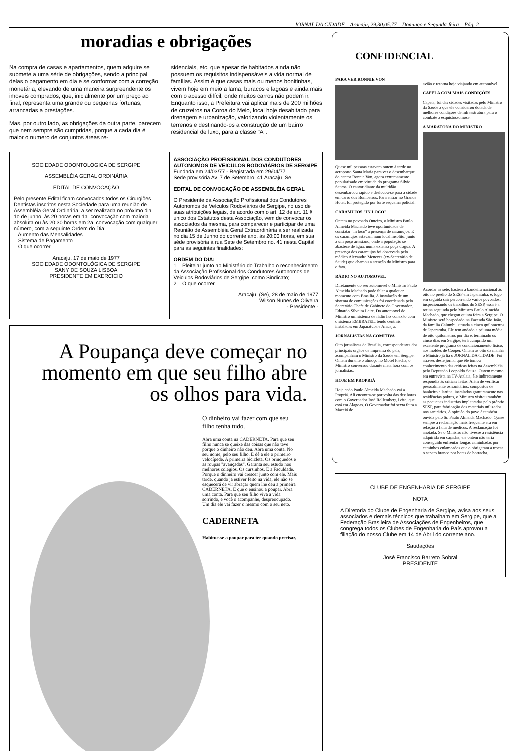JORNAL DA CIDADE – Aracaju, 29.30.05.77 – Domingo e Segunda-feira – Pág. 2
moradias e obrigações
Na compra de casas e apartamentos, quem adquire se submete a uma série de obrigações, sendo a principal delas o pagamento em dia e se conformar com a correção monetária, elevando de uma maneira surpreendente os imoveis comprados, que, inicialmente por um preço ao final, representa uma grande ou pequenas fortunas, arrancadas a prestações.
Mas, por outro lado, as obrigações da outra parte, parecem que nem sempre são cumpridas, porque a cada dia é maior o numero de conjuntos áreas re-
sidenciais, etc, que apesar de habitados ainda não possuem os requisitos indispensáveis a vida normal de famílias. Assim é que casas mais ou menos bonitinhas, vivem hoje em meio a lama, buracos e lagoas e ainda mais com o acesso difícil, onde muitos carros não podem ir. Enquanto isso, a Prefeitura vai aplicar mais de 200 milhões de cruzeiros na Coroa do Meio, local hoje desabitado para drenagem e urbanização, valorizando violentamente os terrenos e destinando-os a construção de um bairro residencial de luxo, para a classe "A".
SOCIEDADE ODONTOLOGICA DE SERGIPE
ASSEMBLÉIA GERAL ORDINÁRIA
EDITAL DE CONVOCAÇÃO
Pelo presente Edital ficam convocados todos os Cirurgiões Dentistas inscritos nesta Sociedade para uma reunião de Assembléia Geral Ordinária, a ser realizada no próximo dia 1o de junho, às 20 horas em 1a. convocação com maioria absoluta ou às 20:30 horas em 2a. convocação com qualquer número, com a seguinte Ordem do Dia:
– Aumento das Mensalidades
– Sistema de Pagamento
– O que ocorrer.
Aracaju, 17 de maio de 1977
SOCIEDADE ODONTOLÓGICA DE SERGIPE
SANY DE SOUZA LISBOA
PRESIDENTE EM EXERCICIO
ASSOCIAÇÃO PROFISSIONAL DOS CONDUTORES AUTONOMOS DE VEICULOS RODOVIÁRIOS DE SERGIPE
Fundada em 24/03/77 - Registrada em 29/04/77
Sede provisória Av. 7 de Setembro, 41 Aracaju–Se.
EDITAL DE CONVOCAÇÃO DE ASSEMBLÉIA GERAL
O Presidente da Associação Profissional dos Condutores Autonomos de Veículos Rodoviários de Sergipe, no uso de suas atribuições legais, de acordo com o art. 12 de art. 11 § unico dos Estatutos desta Associação, vem de convocar os associados da mesma, para comparecer e participar de uma Reunião de Assembléia Geral Extraordinária a ser realizada no dia 15 de Junho do corrente ano, às 20:00 horas, em sua séde provisória à rua Sete de Setembro no. 41 nesta Capital para as seguintes finalidades:
ORDEM DO DIA:
1 – Pleiteiar junto ao Ministério do Trabalho o reconhecimento da Associação Profissional dos Condutores Autonomos de Veiculos Rodoviários de Sergipe, como Sindicato;
2 – O que ocorrer
Aracaju, (Se), 28 de maio de 1977
Wilson Nunes de Oliveira
- Presidente -
A Poupança deve começar no momento em que seu filho abre os olhos para vida.
O dinheiro vai fazer com que seu filho tenha tudo.
Abra uma conta na CADERNETA. Para que seu filho nunca se queixe das coisas que não teve porque o dinheiro não deu. Abra uma conta. No seu nome, pelo seu filho. E dê a ele o primeiro velocípede. A primeira bicicleta. Os brinquedos e as roupas "avançadas". Garanta seu estudo nos melhores colégios. Os cursinhos. E a Faculdade. Porque o dinheiro vai crescer junto com ele. Mais tarde, quando já estiver feito na vida, ele não se esquecerá de vir abraçar quem lhe deu a primeira CADERNETA. E que o ensinou a poupar. Abra uma conta. Para que seu filho viva a vida sorrindo, e você o acompanhe, despreocupado. Um dia ele vai fazer o mesmo com o seu neto.
CADERNETA
Habitue-se a poupar para ter quando precisar.
CONFIDENCIAL
PARA VER RONNIE VON
Quase mil pessoas estavam ontem à tarde no aeroporto Santa Maria para ver o desembarque do cantor Ronnie Von, agora extremamente popularisado em virtude do programa Silvio Santos. O cantor diante da multidão desembarcou rápido e deslocou-se para a cidade em carro dos Bombeiros. Para entrar no Grande Hotel, foi protegido por forte esquema policial.
CARAMUJOS "IN LOCO"
Ontem no povoado Outeiro, o Ministro Paulo Almeida Machado teve oportunidade de constatar "in loco" a presença de caramujos. E os caramujos estavam num local insolito: junto a um poço artesiano, onde a população se abastece de água, numa extensa poça d'água. A presença dos caramujos foi observada pelo médico Alexandre Menezes (ex-Secretário de Saude) que chamou a atenção do Ministro para o fato.
RÁDIO NO AUTOMOVEL
Diretamente do seu automovel o Ministro Paulo Almeida Machado pode falar a qualquer momento com Brasilia. A instalação de um sistema de comunicações foi coordenada pelo Secretário Chefe de Gabinete do Governador, Eduardo Silveira Leite. Do automovel do Ministro um sistema de rádio faz conexão com o sistema EMBRATEL, tendo centrais instaladas em Japaratuba e Aracaju.
JORNALISTAS NA COMITIVA
Oito jornalistas de Brasilia, correspondentes dos principais órgãos de imprensa do país, acompanham o Ministro da Saúde em Sergipe. Ontem durante o almoço no Motel Flecha, o Ministro conversou durante meia hora com os jornalistas.
HOJE EM PROPRIÁ
Hoje cedo Paulo Almeida Machado vai a Propriá. Ali encontra-se por volta das dez horas com o Governador José Rollemberg Leite, que está em Alagoas. O Governador foi sexta feira a Maceió de
avião e retorna hoje viajando em automóvel.
CAPELA COM MAIS CONDIÇÕES
Capela, foi das cidades visitadas pelo Ministro da Saúde a que êle considerou dotada de melhores condições de infraestrutura para o combate a esquistossomose.
A MARATONA DO MINISTRO
Acordar as sete, hastear a bandeira nacional às oito no predio do SESP em Japaratuba, e, logo em seguida sair percorrendo vários povoados, inspecionando os trabalhos do SESP, essa é a rotina seguinda pelo Ministro Paulo Almeida Machado, que chegou quinta feira a Sergipe. O Ministro será hospedado na Fazenda São João, da familia Calumbi, situada a cinco quilometros de Japaratuba. Ele tem andado a pé uma média de oito quilometros por dia e, terminado os cinco dias em Sergipe, terá cumprido um excelente programa de condicionamento fisico, aos moldes de Cooper. Ontem as oito da manhã o Ministro já lia o JORNAL DA CIDADE. Foi através deste jornal que êle tomou conhecimento das criticas feitas na Assembléia pelo Deputado Leopoldo Souza. Ontem mesmo, em entrevista na TV-Atalaia, êle indiretamente respondia às criticas feitas. Além de verificar pessoalmente os sanitários, compostos de banheiro e latrina, instalados gratuitamente nas residências pobres, o Ministro visitou também as pequenas industrias implantadas pelo próprio SESP, para fabricação dos materiais utilizados nos sanitários. A opinião do povo é também ouvida pelo Sr. Paulo Almeida Machado. Quase sempre a reclamação mais frequente era em relação à falta de médicos. A reclamação foi anotada. Se o Ministro não tivesse a resistência adquirida em caçadas, ele ontem não teria conseguido enfrentar longas caminhadas por caminhos enlameados que o obrigaram a trocar o sapato branco por botas de borracha.
CLUBE DE ENGENHARIA DE SERGIPE
NOTA
A Diretoria do Clube de Engenharia de Sergipe, avisa aos seus associados e demais técnicos que trabalham em Sergipe, que a Federação Brasileira de Associações de Engenheiros, que congrega todos os Clubes de Engenharia do País aprovou a filiação do nosso Clube em 14 de Abril do corrente ano.
Saudações
José Francisco Barreto Sobral
PRESIDENTE